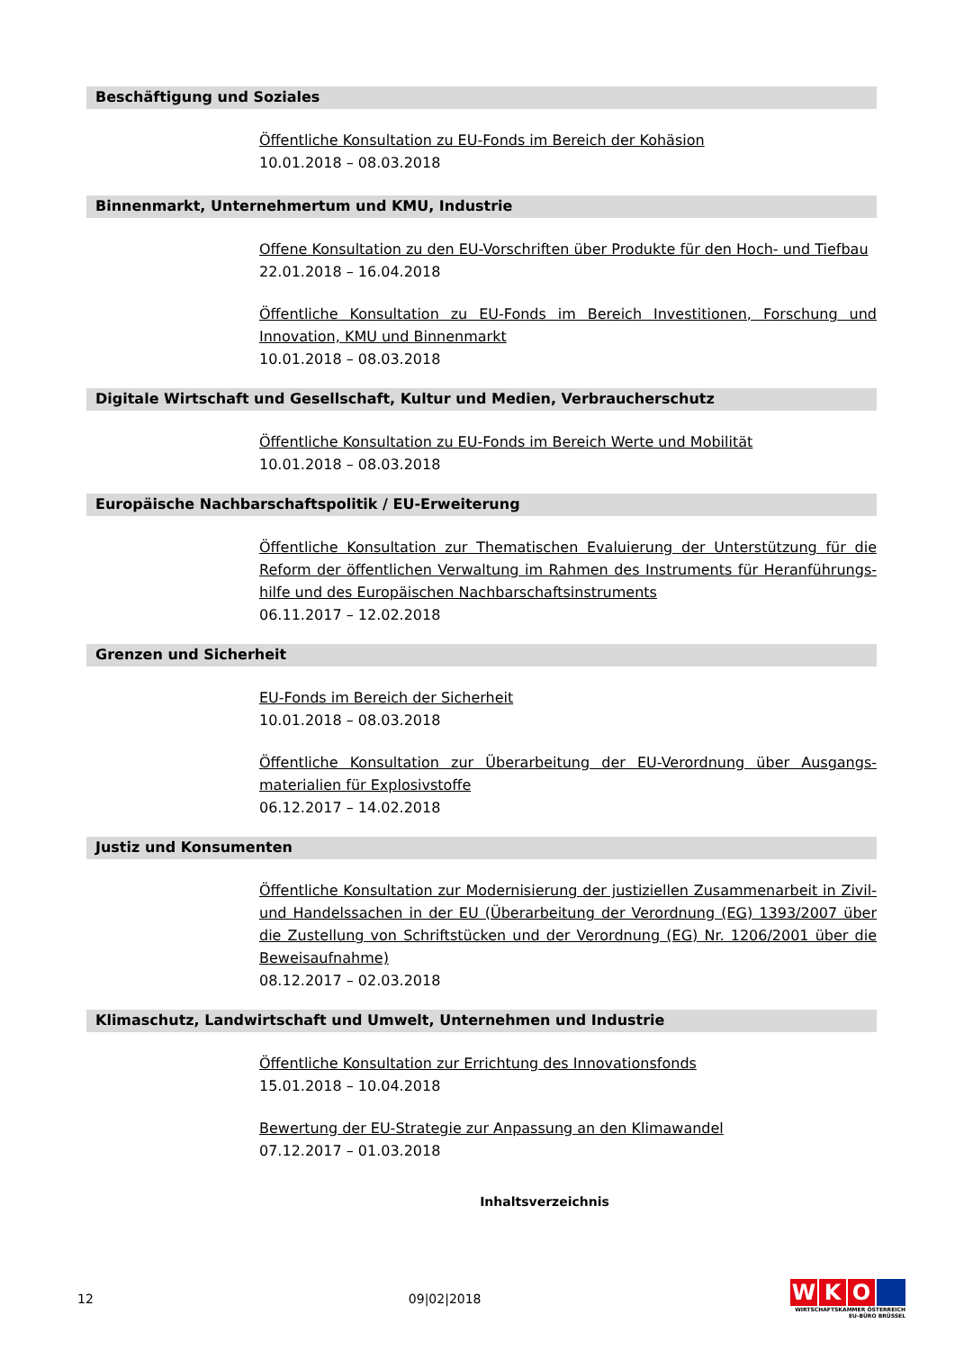Beschäftigung und Soziales
Öffentliche Konsultation zu EU-Fonds im Bereich der Kohäsion
10.01.2018 – 08.03.2018
Binnenmarkt, Unternehmertum und KMU, Industrie
Offene Konsultation zu den EU-Vorschriften über Produkte für den Hoch- und Tiefbau
22.01.2018 – 16.04.2018
Öffentliche Konsultation zu EU-Fonds im Bereich Investitionen, Forschung und Innovation, KMU und Binnenmarkt
10.01.2018 – 08.03.2018
Digitale Wirtschaft und Gesellschaft, Kultur und Medien, Verbraucherschutz
Öffentliche Konsultation zu EU-Fonds im Bereich Werte und Mobilität
10.01.2018 – 08.03.2018
Europäische Nachbarschaftspolitik / EU-Erweiterung
Öffentliche Konsultation zur Thematischen Evaluierung der Unterstützung für die Reform der öffentlichen Verwaltung im Rahmen des Instruments für Heranführungs-hilfe und des Europäischen Nachbarschaftsinstruments
06.11.2017 – 12.02.2018
Grenzen und Sicherheit
EU-Fonds im Bereich der Sicherheit
10.01.2018 – 08.03.2018
Öffentliche Konsultation zur Überarbeitung der EU-Verordnung über Ausgangs-materialien für Explosivstoffe
06.12.2017 – 14.02.2018
Justiz und Konsumenten
Öffentliche Konsultation zur Modernisierung der justiziellen Zusammenarbeit in Zivil- und Handelssachen in der EU (Überarbeitung der Verordnung (EG) 1393/2007 über die Zustellung von Schriftstücken und der Verordnung (EG) Nr. 1206/2001 über die Beweisaufnahme)
08.12.2017 – 02.03.2018
Klimaschutz, Landwirtschaft und Umwelt, Unternehmen und Industrie
Öffentliche Konsultation zur Errichtung des Innovationsfonds
15.01.2018 – 10.04.2018
Bewertung der EU-Strategie zur Anpassung an den Klimawandel
07.12.2017 – 01.03.2018
Inhaltsverzeichnis
12 09|02|2018
W K O
WIRTSCHAFTSKAMMER ÖSTERREICH
EU-BÜRO BRÜSSEL